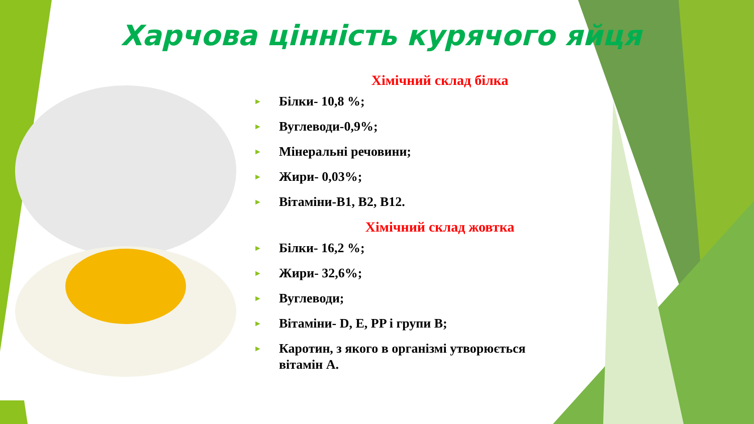Харчова цінність курячого яйця
Хімічний склад білка
► Білки- 10,8 %;
► Вуглеводи-0,9%;
► Мінеральні речовини;
► Жири- 0,03%;
► Вітаміни-В1, В2, В12.
Хімічний склад жовтка
► Білки- 16,2 %;
► Жири- 32,6%;
► Вуглеводи;
► Вітаміни- D, E, PP і групи В;
► Каротин, з якого в організмі утворюється вітамін А.